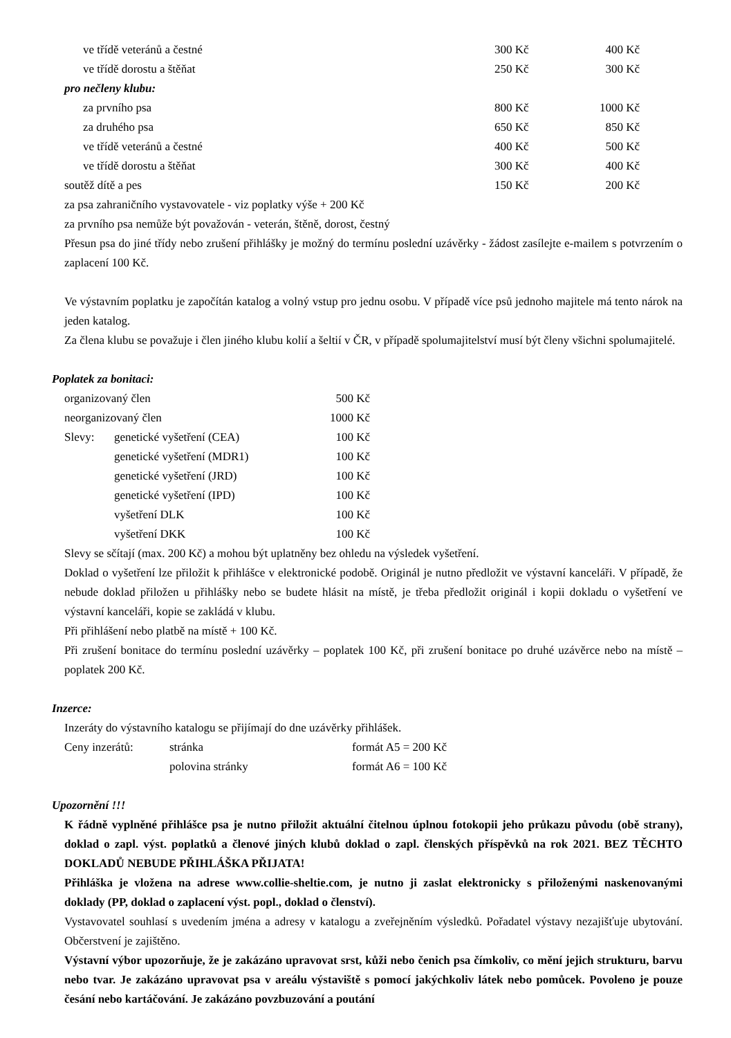| ve třídě veteránů a čestné | 300 Kč | 400 Kč |
| ve třídě dorostu a štěňat | 250 Kč | 300 Kč |
| pro nečleny klubu: | | |
| za prvního psa | 800 Kč | 1000 Kč |
| za druhého psa | 650 Kč | 850 Kč |
| ve třídě veteránů a čestné | 400 Kč | 500 Kč |
| ve třídě dorostu a štěňat | 300 Kč | 400 Kč |
| soutěž dítě a pes | 150 Kč | 200 Kč |
za psa zahraničního vystavovatele - viz poplatky výše + 200 Kč
za prvního psa nemůže být považován - veterán, štěně, dorost, čestný
Přesun psa do jiné třídy nebo zrušení přihlášky je možný do termínu poslední uzávěrky - žádost zasílejte e-mailem s potvrzením o zaplacení 100 Kč.
Ve výstavním poplatku je započítán katalog a volný vstup pro jednu osobu. V případě více psů jednoho majitele má tento nárok na jeden katalog.
Za člena klubu se považuje i člen jiného klubu kolií a šeltií v ČR, v případě spolumajitelství musí být členy všichni spolumajitelé.
Poplatek za bonitaci:
| organizovaný člen | | 500 Kč |
| neorganizovaný člen | | 1000 Kč |
| Slevy: | genetické vyšetření (CEA) | 100 Kč |
| | genetické vyšetření (MDR1) | 100 Kč |
| | genetické vyšetření (JRD) | 100 Kč |
| | genetické vyšetření (IPD) | 100 Kč |
| | vyšetření DLK | 100 Kč |
| | vyšetření DKK | 100 Kč |
Slevy se sčítají (max. 200 Kč) a mohou být uplatněny bez ohledu na výsledek vyšetření.
Doklad o vyšetření lze přiložit k přihlášce v elektronické podobě. Originál je nutno předložit ve výstavní kanceláři. V případě, že nebude doklad přiložen u přihlášky nebo se budete hlásit na místě, je třeba předložit originál i kopii dokladu o vyšetření ve výstavní kanceláři, kopie se zakládá v klubu.
Při přihlášení nebo platbě na místě + 100 Kč.
Při zrušení bonitace do termínu poslední uzávěrky – poplatek 100 Kč, při zrušení bonitace po druhé uzávěrce nebo na místě – poplatek 200 Kč.
Inzerce:
Inzeráty do výstavního katalogu se přijímají do dne uzávěrky přihlášek.
| Ceny inzerátů: | stránka | formát A5 = 200 Kč |
| | polovina stránky | formát A6 = 100 Kč |
Upozornění !!!
K řádně vyplněné přihlášce psa je nutno přiložit aktuální čitelnou úplnou fotokopii jeho průkazu původu (obě strany), doklad o zapl. výst. poplatků a členové jiných klubů doklad o zapl. členských příspěvků na rok 2021. BEZ TĚCHTO DOKLADŮ NEBUDE PŘIHLÁŠKA PŘIJATA!
Přihláška je vložena na adrese www.collie-sheltie.com, je nutno ji zaslat elektronicky s přiloženými naskenovanými doklady (PP, doklad o zaplacení výst. popl., doklad o členství).
Vystavovatel souhlasí s uvedením jména a adresy v katalogu a zveřejněním výsledků. Pořadatel výstavy nezajišťuje ubytování. Občerstvení je zajištěno.
Výstavní výbor upozorňuje, že je zakázáno upravovat srst, kůži nebo čenich psa čímkoliv, co mění jejich strukturu, barvu nebo tvar. Je zakázáno upravovat psa v areálu výstaviště s pomocí jakýchkoliv látek nebo pomůcek. Povoleno je pouze česání nebo kartáčování. Je zakázáno povzbuzování a poutání